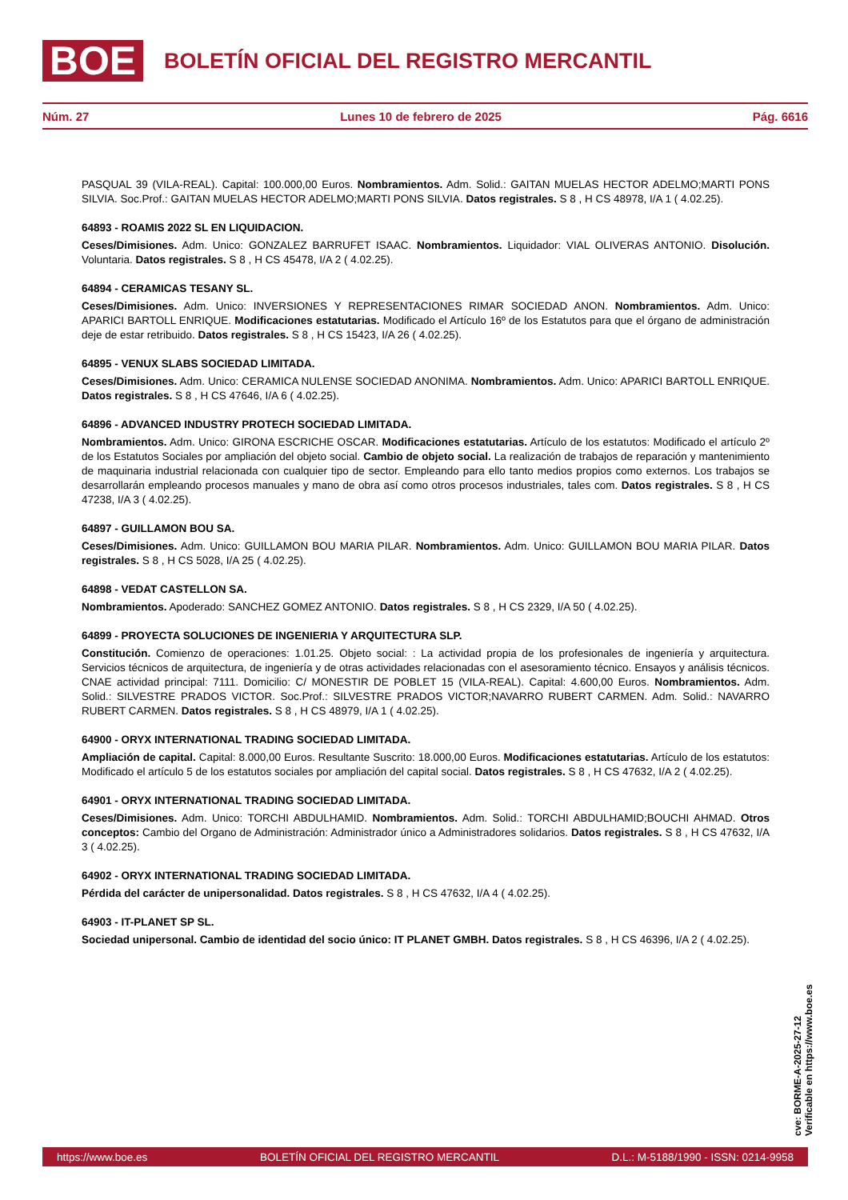BOE BOLETÍN OFICIAL DEL REGISTRO MERCANTIL
Núm. 27 Lunes 10 de febrero de 2025 Pág. 6616
PASQUAL 39 (VILA-REAL). Capital: 100.000,00 Euros. Nombramientos. Adm. Solid.: GAITAN MUELAS HECTOR ADELMO;MARTI PONS SILVIA. Soc.Prof.: GAITAN MUELAS HECTOR ADELMO;MARTI PONS SILVIA. Datos registrales. S 8 , H CS 48978, I/A 1 ( 4.02.25).
64893 - ROAMIS 2022 SL EN LIQUIDACION.
Ceses/Dimisiones. Adm. Unico: GONZALEZ BARRUFET ISAAC. Nombramientos. Liquidador: VIAL OLIVERAS ANTONIO. Disolución. Voluntaria. Datos registrales. S 8 , H CS 45478, I/A 2 ( 4.02.25).
64894 - CERAMICAS TESANY SL.
Ceses/Dimisiones. Adm. Unico: INVERSIONES Y REPRESENTACIONES RIMAR SOCIEDAD ANON. Nombramientos. Adm. Unico: APARICI BARTOLL ENRIQUE. Modificaciones estatutarias. Modificado el Artículo 16º de los Estatutos para que el órgano de administración deje de estar retribuido. Datos registrales. S 8 , H CS 15423, I/A 26 ( 4.02.25).
64895 - VENUX SLABS SOCIEDAD LIMITADA.
Ceses/Dimisiones. Adm. Unico: CERAMICA NULENSE SOCIEDAD ANONIMA. Nombramientos. Adm. Unico: APARICI BARTOLL ENRIQUE. Datos registrales. S 8 , H CS 47646, I/A 6 ( 4.02.25).
64896 - ADVANCED INDUSTRY PROTECH SOCIEDAD LIMITADA.
Nombramientos. Adm. Unico: GIRONA ESCRICHE OSCAR. Modificaciones estatutarias. Artículo de los estatutos: Modificado el artículo 2º de los Estatutos Sociales por ampliación del objeto social. Cambio de objeto social. La realización de trabajos de reparación y mantenimiento de maquinaria industrial relacionada con cualquier tipo de sector. Empleando para ello tanto medios propios como externos. Los trabajos se desarrollarán empleando procesos manuales y mano de obra así como otros procesos industriales, tales com. Datos registrales. S 8 , H CS 47238, I/A 3 ( 4.02.25).
64897 - GUILLAMON BOU SA.
Ceses/Dimisiones. Adm. Unico: GUILLAMON BOU MARIA PILAR. Nombramientos. Adm. Unico: GUILLAMON BOU MARIA PILAR. Datos registrales. S 8 , H CS 5028, I/A 25 ( 4.02.25).
64898 - VEDAT CASTELLON SA.
Nombramientos. Apoderado: SANCHEZ GOMEZ ANTONIO. Datos registrales. S 8 , H CS 2329, I/A 50 ( 4.02.25).
64899 - PROYECTA SOLUCIONES DE INGENIERIA Y ARQUITECTURA SLP.
Constitución. Comienzo de operaciones: 1.01.25. Objeto social: : La actividad propia de los profesionales de ingeniería y arquitectura. Servicios técnicos de arquitectura, de ingeniería y de otras actividades relacionadas con el asesoramiento técnico. Ensayos y análisis técnicos. CNAE actividad principal: 7111. Domicilio: C/ MONESTIR DE POBLET 15 (VILA-REAL). Capital: 4.600,00 Euros. Nombramientos. Adm. Solid.: SILVESTRE PRADOS VICTOR. Soc.Prof.: SILVESTRE PRADOS VICTOR;NAVARRO RUBERT CARMEN. Adm. Solid.: NAVARRO RUBERT CARMEN. Datos registrales. S 8 , H CS 48979, I/A 1 ( 4.02.25).
64900 - ORYX INTERNATIONAL TRADING SOCIEDAD LIMITADA.
Ampliación de capital. Capital: 8.000,00 Euros. Resultante Suscrito: 18.000,00 Euros. Modificaciones estatutarias. Artículo de los estatutos: Modificado el artículo 5 de los estatutos sociales por ampliación del capital social. Datos registrales. S 8 , H CS 47632, I/A 2 ( 4.02.25).
64901 - ORYX INTERNATIONAL TRADING SOCIEDAD LIMITADA.
Ceses/Dimisiones. Adm. Unico: TORCHI ABDULHAMID. Nombramientos. Adm. Solid.: TORCHI ABDULHAMID;BOUCHI AHMAD. Otros conceptos: Cambio del Organo de Administración: Administrador único a Administradores solidarios. Datos registrales. S 8 , H CS 47632, I/A 3 ( 4.02.25).
64902 - ORYX INTERNATIONAL TRADING SOCIEDAD LIMITADA.
Pérdida del carácter de unipersonalidad. Datos registrales. S 8 , H CS 47632, I/A 4 ( 4.02.25).
64903 - IT-PLANET SP SL.
Sociedad unipersonal. Cambio de identidad del socio único: IT PLANET GMBH. Datos registrales. S 8 , H CS 46396, I/A 2 ( 4.02.25).
cve: BORME-A-2025-27-12
Verificable en https://www.boe.es
https://www.boe.es BOLETÍN OFICIAL DEL REGISTRO MERCANTIL D.L.: M-5188/1990 - ISSN: 0214-9958